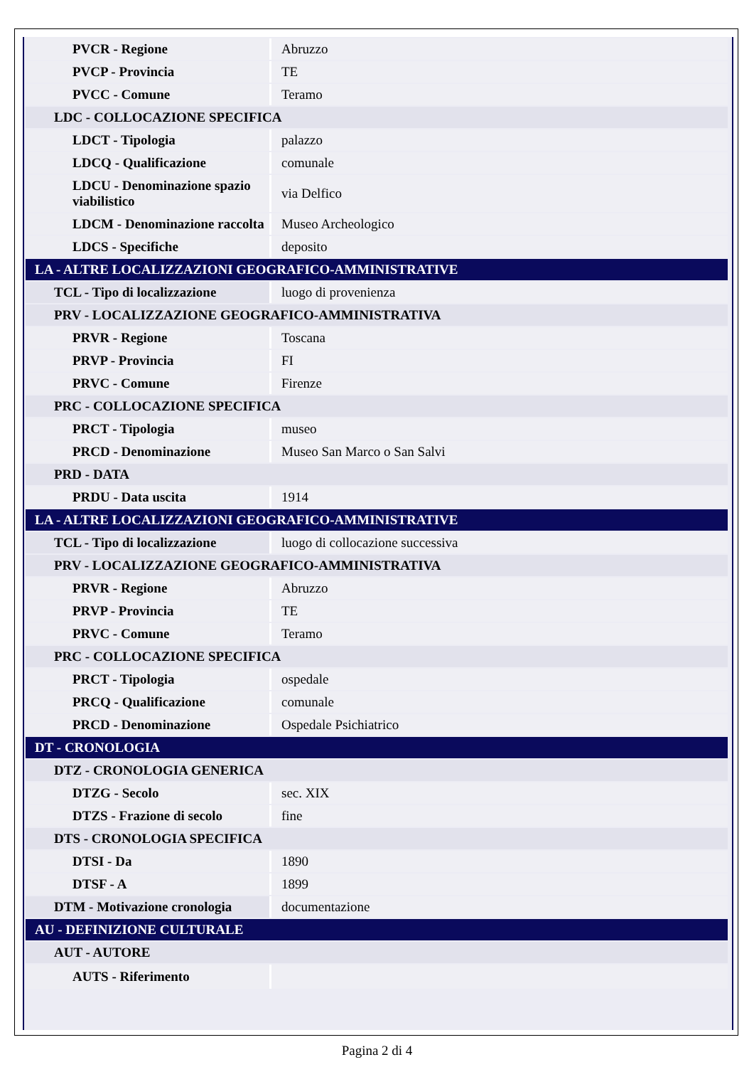| PVCR - Regione | Abruzzo |
| PVCP - Provincia | TE |
| PVCC - Comune | Teramo |
| LDC - COLLOCAZIONE SPECIFICA | |
| LDCT - Tipologia | palazzo |
| LDCQ - Qualificazione | comunale |
| LDCU - Denominazione spazio viabilistico | via Delfico |
| LDCM - Denominazione raccolta | Museo Archeologico |
| LDCS - Specifiche | deposito |
| LA - ALTRE LOCALIZZAZIONI GEOGRAFICO-AMMINISTRATIVE | |
| TCL - Tipo di localizzazione | luogo di provenienza |
| PRV - LOCALIZZAZIONE GEOGRAFICO-AMMINISTRATIVA | |
| PRVR - Regione | Toscana |
| PRVP - Provincia | FI |
| PRVC - Comune | Firenze |
| PRC - COLLOCAZIONE SPECIFICA | |
| PRCT - Tipologia | museo |
| PRCD - Denominazione | Museo San Marco o San Salvi |
| PRD - DATA | |
| PRDU - Data uscita | 1914 |
| LA - ALTRE LOCALIZZAZIONI GEOGRAFICO-AMMINISTRATIVE | |
| TCL - Tipo di localizzazione | luogo di collocazione successiva |
| PRV - LOCALIZZAZIONE GEOGRAFICO-AMMINISTRATIVA | |
| PRVR - Regione | Abruzzo |
| PRVP - Provincia | TE |
| PRVC - Comune | Teramo |
| PRC - COLLOCAZIONE SPECIFICA | |
| PRCT - Tipologia | ospedale |
| PRCQ - Qualificazione | comunale |
| PRCD - Denominazione | Ospedale Psichiatrico |
| DT - CRONOLOGIA | |
| DTZ - CRONOLOGIA GENERICA | |
| DTZG - Secolo | sec. XIX |
| DTZS - Frazione di secolo | fine |
| DTS - CRONOLOGIA SPECIFICA | |
| DTSI - Da | 1890 |
| DTSF - A | 1899 |
| DTM - Motivazione cronologia | documentazione |
| AU - DEFINIZIONE CULTURALE | |
| AUT - AUTORE | |
| AUTS - Riferimento | |
Pagina 2 di 4